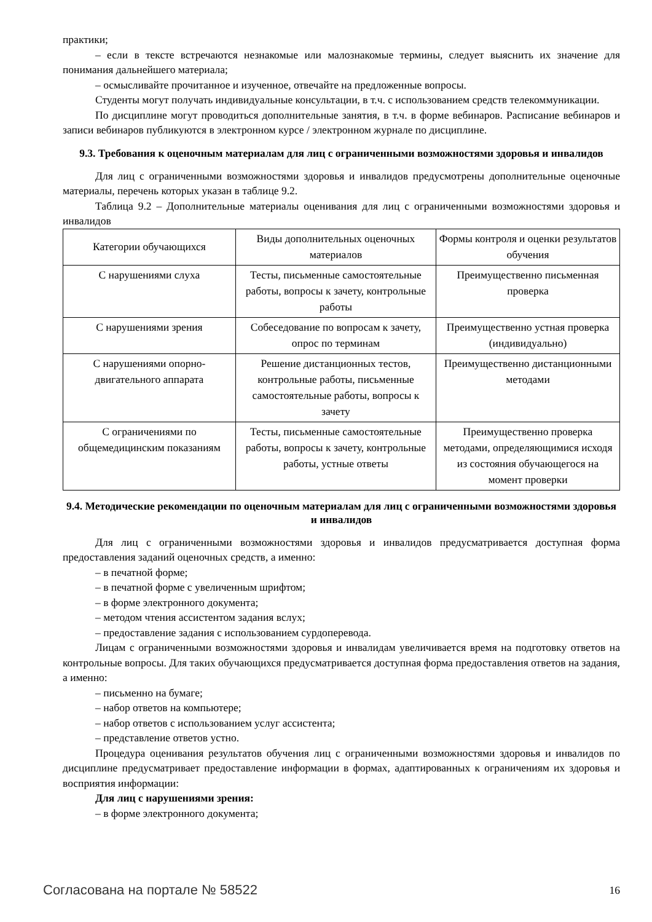практики;
– если в тексте встречаются незнакомые или малознакомые термины, следует выяснить их значение для понимания дальнейшего материала;
– осмысливайте прочитанное и изученное, отвечайте на предложенные вопросы.
Студенты могут получать индивидуальные консультации, в т.ч. с использованием средств телекоммуникации.
По дисциплине могут проводиться дополнительные занятия, в т.ч. в форме вебинаров. Расписание вебинаров и записи вебинаров публикуются в электронном курсе / электронном журнале по дисциплине.
9.3. Требования к оценочным материалам для лиц с ограниченными возможностями здоровья и инвалидов
Для лиц с ограниченными возможностями здоровья и инвалидов предусмотрены дополнительные оценочные материалы, перечень которых указан в таблице 9.2.
Таблица 9.2 – Дополнительные материалы оценивания для лиц с ограниченными возможностями здоровья и инвалидов
| Категории обучающихся | Виды дополнительных оценочных материалов | Формы контроля и оценки результатов обучения |
| С нарушениями слуха | Тесты, письменные самостоятельные работы, вопросы к зачету, контрольные работы | Преимущественно письменная проверка |
| С нарушениями зрения | Собеседование по вопросам к зачету, опрос по терминам | Преимущественно устная проверка (индивидуально) |
| С нарушениями опорно-двигательного аппарата | Решение дистанционных тестов, контрольные работы, письменные самостоятельные работы, вопросы к зачету | Преимущественно дистанционными методами |
| С ограничениями по общемедицинским показаниям | Тесты, письменные самостоятельные работы, вопросы к зачету, контрольные работы, устные ответы | Преимущественно проверка методами, определяющимися исходя из состояния обучающегося на момент проверки |
9.4. Методические рекомендации по оценочным материалам для лиц с ограниченными возможностями здоровья и инвалидов
Для лиц с ограниченными возможностями здоровья и инвалидов предусматривается доступная форма предоставления заданий оценочных средств, а именно:
– в печатной форме;
– в печатной форме с увеличенным шрифтом;
– в форме электронного документа;
– методом чтения ассистентом задания вслух;
– предоставление задания с использованием сурдоперевода.
Лицам с ограниченными возможностями здоровья и инвалидам увеличивается время на подготовку ответов на контрольные вопросы. Для таких обучающихся предусматривается доступная форма предоставления ответов на задания, а именно:
– письменно на бумаге;
– набор ответов на компьютере;
– набор ответов с использованием услуг ассистента;
– представление ответов устно.
Процедура оценивания результатов обучения лиц с ограниченными возможностями здоровья и инвалидов по дисциплине предусматривает предоставление информации в формах, адаптированных к ограничениям их здоровья и восприятия информации:
Для лиц с нарушениями зрения:
– в форме электронного документа;
Согласована на портале № 58522 16